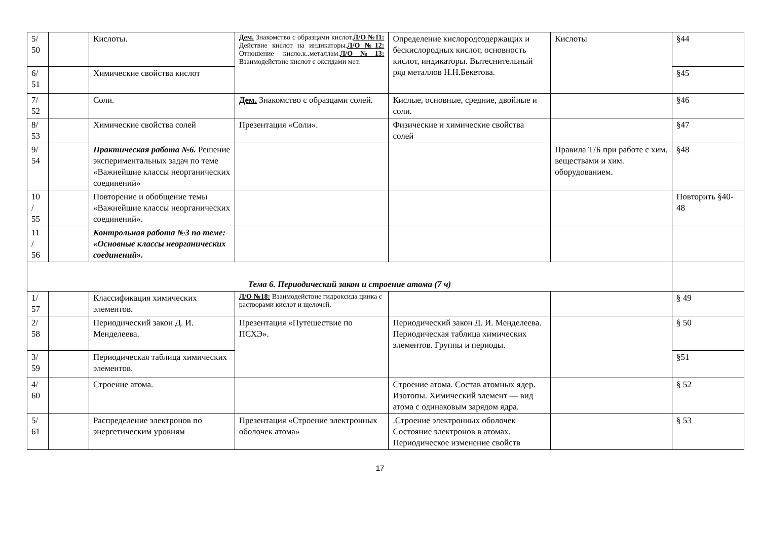| 5/ 50 | | Кислоты. | Дем. Знакомство с образцами кислот. Л/О №11: Действие кислот на индикаторы. Л/О №12: Отношение кисло.к..металлам. Л/О№13: Взаимодействие кислот с оксидами мет. | Определение кислородсодержащих и бескислородных кислот, основность кислот, индикаторы. Вытеснительный ряд металлов Н.Н.Бекетова. | Кислоты | §44 |
| 6/ 51 | | Химические свойства кислот | | | | §45 |
| 7/ 52 | | Соли. | Дем. Знакомство с образцами солей. | Кислые, основные, средние, двойные и соли. | | §46 |
| 8/ 53 | | Химические свойства солей | Презентация «Соли». | Физические и химические свойства солей | | §47 |
| 9/ 54 | | Практическая работа №6. Решение экспериментальных задач по теме «Важнейшие классы неорганических соединений» | | | Правила Т/Б при работе с хим. веществами и хим. оборудованием. | §48 |
| 10 / 55 | | Повторение и обобщение темы «Важнейшие классы неорганических соединений». | | | | Повторить §40-48 |
| 11 / 56 | | Контрольная работа №3 по теме: «Основные классы неорганических соединений». | | | | |
| Тема 6. Периодический закон и строение атома (7 ч) | | | | | | |
| 1/ 57 | | Классификация химических элементов. | Л/О №18: Взаимодействие гидроксида цинка с растворами кислот и щелочей. | | | § 49 |
| 2/ 58 | | Периодический закон Д. И. Менделеева. | Презентация «Путешествие по ПСХЭ». | Периодический закон Д. И. Менделеева. Периодическая таблица химических элементов. Группы и периоды. | | § 50 |
| 3/ 59 | | Периодическая таблица химических элементов. | | | | §51 |
| 4/ 60 | | Строение атома. | | Строение атома. Состав атомных ядер. Изотопы. Химический элемент — вид атома с одинаковым зарядом ядра. | | § 52 |
| 5/ 61 | | Распределение электронов по энергетическим уровням | Презентация «Строение электронных оболочек атома» | .Строение электронных оболочек Состояние электронов в атомах. Периодическое изменение свойств | | § 53 |
17